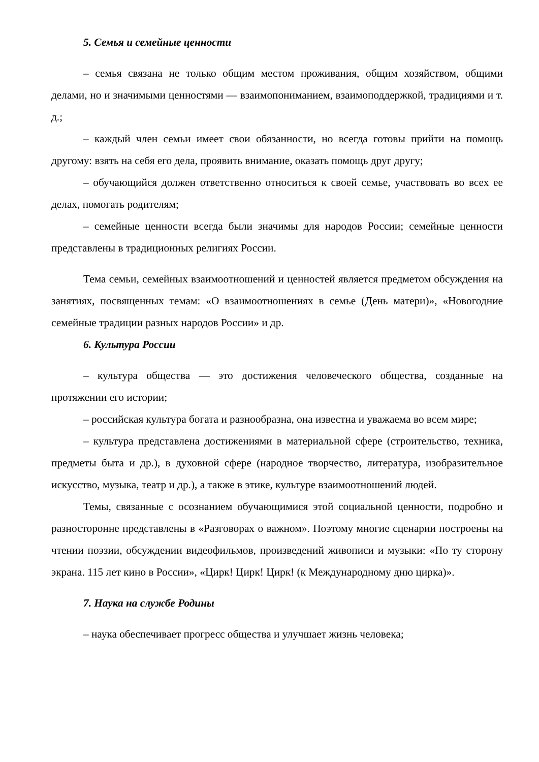5. Семья и семейные ценности
– семья связана не только общим местом проживания, общим хозяйством, общими делами, но и значимыми ценностями — взаимопониманием, взаимоподдержкой, традициями и т. д.;
– каждый член семьи имеет свои обязанности, но всегда готовы прийти на помощь другому: взять на себя его дела, проявить внимание, оказать помощь друг другу;
– обучающийся должен ответственно относиться к своей семье, участвовать во всех ее делах, помогать родителям;
– семейные ценности всегда были значимы для народов России; семейные ценности представлены в традиционных религиях России.
Тема семьи, семейных взаимоотношений и ценностей является предметом обсуждения на занятиях, посвященных темам: «О взаимоотношениях в семье (День матери)», «Новогодние семейные традиции разных народов России» и др.
6. Культура России
– культура общества — это достижения человеческого общества, созданные на протяжении его истории;
– российская культура богата и разнообразна, она известна и уважаема во всем мире;
– культура представлена достижениями в материальной сфере (строительство, техника, предметы быта и др.), в духовной сфере (народное творчество, литература, изобразительное искусство, музыка, театр и др.), а также в этике, культуре взаимоотношений людей.
Темы, связанные с осознанием обучающимися этой социальной ценности, подробно и разносторонне представлены в «Разговорах о важном». Поэтому многие сценарии построены на чтении поэзии, обсуждении видеофильмов, произведений живописи и музыки: «По ту сторону экрана. 115 лет кино в России», «Цирк! Цирк! Цирк! (к Международному дню цирка)».
7. Наука на службе Родины
– наука обеспечивает прогресс общества и улучшает жизнь человека;